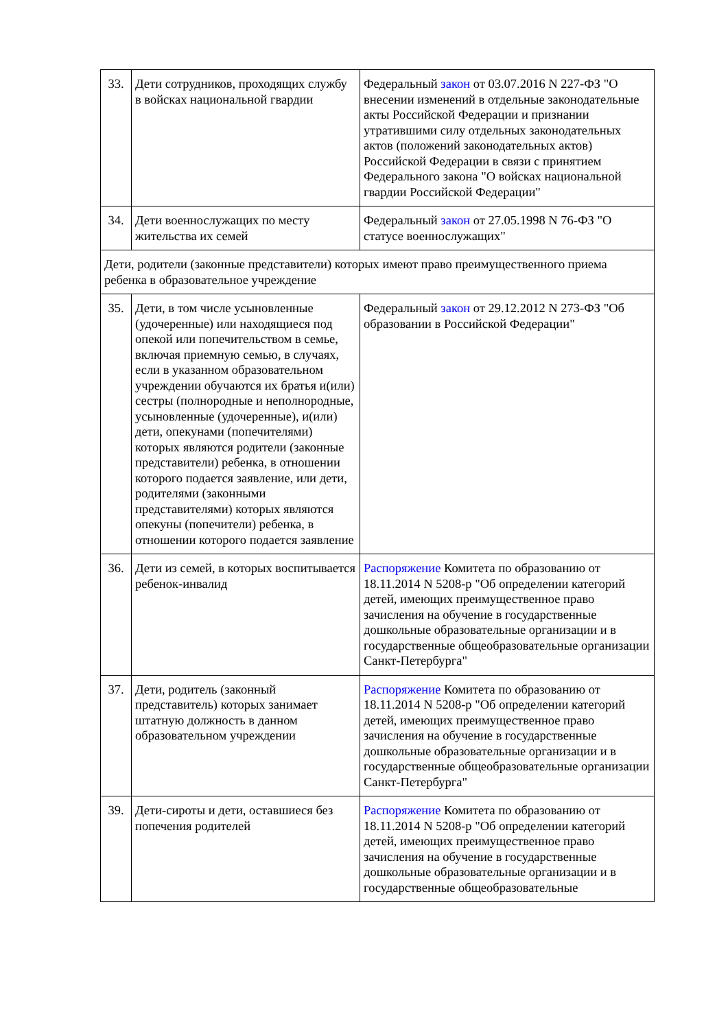| 33. | Дети сотрудников, проходящих службу в войсках национальной гвардии | Федеральный закон от 03.07.2016 N 227-ФЗ "О внесении изменений в отдельные законодательные акты Российской Федерации и признании утратившими силу отдельных законодательных актов (положений законодательных актов) Российской Федерации в связи с принятием Федерального закона "О войсках национальной гвардии Российской Федерации" |
| 34. | Дети военнослужащих по месту жительства их семей | Федеральный закон от 27.05.1998 N 76-ФЗ "О статусе военнослужащих" |
| Дети, родители (законные представители) которых имеют право преимущественного приема ребенка в образовательное учреждение | | |
| 35. | Дети, в том числе усыновленные (удочеренные) или находящиеся под опекой или попечительством в семье, включая приемную семью, в случаях, если в указанном образовательном учреждении обучаются их братья и(или) сестры (полнородные и неполнородные, усыновленные (удочеренные), и(или) дети, опекунами (попечителями) которых являются родители (законные представители) ребенка, в отношении которого подается заявление, или дети, родителями (законными представителями) которых являются опекуны (попечители) ребенка, в отношении которого подается заявление | Федеральный закон от 29.12.2012 N 273-ФЗ "Об образовании в Российской Федерации" |
| 36. | Дети из семей, в которых воспитывается ребенок-инвалид | Распоряжение Комитета по образованию от 18.11.2014 N 5208-р "Об определении категорий детей, имеющих преимущественное право зачисления на обучение в государственные дошкольные образовательные организации и в государственные общеобразовательные организации Санкт-Петербурга" |
| 37. | Дети, родитель (законный представитель) которых занимает штатную должность в данном образовательном учреждении | Распоряжение Комитета по образованию от 18.11.2014 N 5208-р "Об определении категорий детей, имеющих преимущественное право зачисления на обучение в государственные дошкольные образовательные организации и в государственные общеобразовательные организации Санкт-Петербурга" |
| 39. | Дети-сироты и дети, оставшиеся без попечения родителей | Распоряжение Комитета по образованию от 18.11.2014 N 5208-р "Об определении категорий детей, имеющих преимущественное право зачисления на обучение в государственные дошкольные образовательные организации и в государственные общеобразовательные |